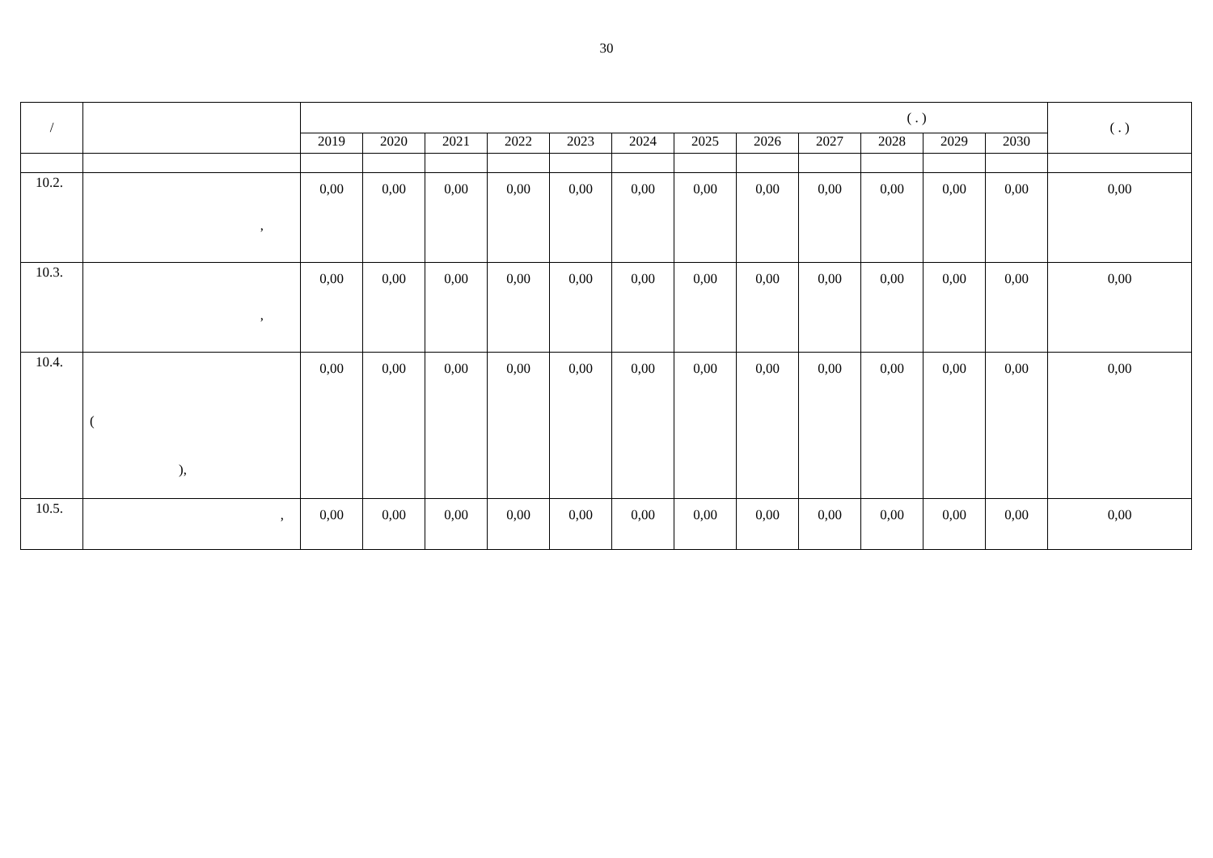30
| / | | ( . ) | | | | | | | | | | | | ( . ) |
| --- | --- | --- | --- | --- | --- | --- | --- | --- | --- | --- | --- | --- | --- | --- |
| | | 2019 | 2020 | 2021 | 2022 | 2023 | 2024 | 2025 | 2026 | 2027 | 2028 | 2029 | 2030 | |
| 10.2. | , | 0,00 | 0,00 | 0,00 | 0,00 | 0,00 | 0,00 | 0,00 | 0,00 | 0,00 | 0,00 | 0,00 | 0,00 | 0,00 |
| 10.3. | , | 0,00 | 0,00 | 0,00 | 0,00 | 0,00 | 0,00 | 0,00 | 0,00 | 0,00 | 0,00 | 0,00 | 0,00 | 0,00 |
| 10.4. | ( ), | 0,00 | 0,00 | 0,00 | 0,00 | 0,00 | 0,00 | 0,00 | 0,00 | 0,00 | 0,00 | 0,00 | 0,00 | 0,00 |
| 10.5. | , | 0,00 | 0,00 | 0,00 | 0,00 | 0,00 | 0,00 | 0,00 | 0,00 | 0,00 | 0,00 | 0,00 | 0,00 | 0,00 |